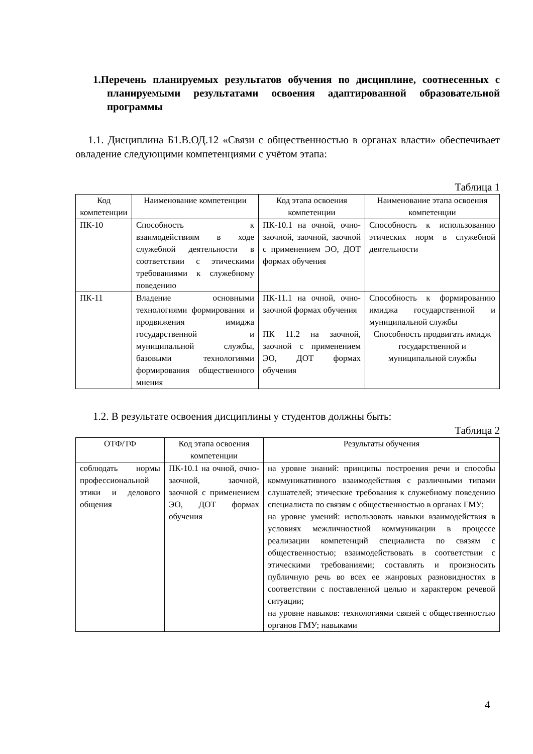1.Перечень планируемых результатов обучения по дисциплине, соотнесенных с планируемыми результатами освоения адаптированной образовательной программы
1.1. Дисциплина Б1.В.ОД.12 «Связи с общественностью в органах власти» обеспечивает овладение следующими компетенциями с учётом этапа:
Таблица 1
| Код компетенции | Наименование компетенции | Код этапа освоения компетенции | Наименование этапа освоения компетенции |
| --- | --- | --- | --- |
| ПК-10 | Способность к взаимодействиям в ходе служебной деятельности в соответствии с этическими требованиями к служебному поведению | ПК-10.1 на очной, очно-заочной, заочной, заочной с применением ЭО, ДОТ формах обучения | Способность к использованию этических норм в служебной деятельности |
| ПК-11 | Владение основными технологиями формирования и продвижения имиджа государственной и муниципальной службы, базовыми технологиями формирования общественного мнения | ПК-11.1 на очной, очно-заочной формах обучения ПК 11.2 на заочной, заочной с применением ЭО, ДОТ формах обучения | Способность к формированию имиджа государственной и муниципальной службы Способность продвигать имидж государственной и муниципальной службы |
1.2. В результате освоения дисциплины у студентов должны быть:
Таблица 2
| ОТФ/ТФ | Код этапа освоения компетенции | Результаты обучения |
| --- | --- | --- |
| соблюдать нормы профессиональной этики и делового общения | ПК-10.1 на очной, очно-заочной, заочной, заочной с применением ЭО, ДОТ формах обучения | на уровне знаний: принципы построения речи и способы коммуникативного взаимодействия с различными типами слушателей; этические требования к служебному поведению специалиста по связям с общественностью в органах ГМУ; на уровне умений: использовать навыки взаимодействия в условиях межличностной коммуникации в процессе реализации компетенций специалиста по связям с общественностью; взаимодействовать в соответствии с этическими требованиями; составлять и произносить публичную речь во всех ее жанровых разновидностях в соответствии с поставленной целью и характером речевой ситуации; на уровне навыков: технологиями связей с общественностью органов ГМУ; навыками |
4